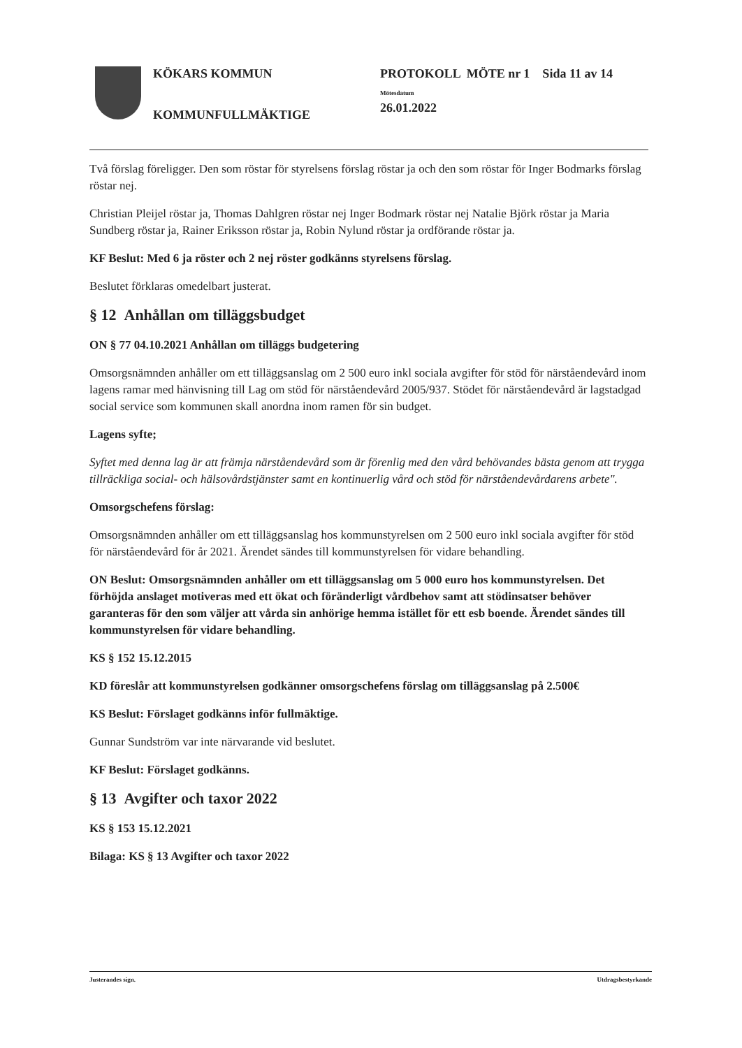KÖKARS KOMMUN
KOMMUNFULLMÄKTIGE
PROTOKOLL MÖTE nr 1 Sida 11 av 14
Mötesdatum
26.01.2022
Två förslag föreligger. Den som röstar för styrelsens förslag röstar ja och den som röstar för Inger Bodmarks förslag röstar nej.
Christian Pleijel röstar ja, Thomas Dahlgren röstar nej Inger Bodmark röstar nej Natalie Björk röstar ja Maria Sundberg röstar ja, Rainer Eriksson röstar ja, Robin Nylund röstar ja ordförande röstar ja.
KF Beslut: Med 6 ja röster och 2 nej röster godkänns styrelsens förslag.
Beslutet förklaras omedelbart justerat.
§ 12 Anhållan om tilläggsbudget
ON § 77 04.10.2021 Anhållan om tilläggs budgetering
Omsorgsnämnden anhåller om ett tilläggsanslag om 2 500 euro inkl sociala avgifter för stöd för närståendevård inom lagens ramar med hänvisning till Lag om stöd för närståendevård 2005/937. Stödet för närståendevård är lagstadgad social service som kommunen skall anordna inom ramen för sin budget.
Lagens syfte;
Syftet med denna lag är att främja närståendevård som är förenlig med den vård behövandes bästa genom att trygga tillräckliga social- och hälsovårdstjänster samt en kontinuerlig vård och stöd för närståendevårdarens arbete".
Omsorgschefens förslag:
Omsorgsnämnden anhåller om ett tilläggsanslag hos kommunstyrelsen om 2 500 euro inkl sociala avgifter för stöd för närståendevård för år 2021. Ärendet sändes till kommunstyrelsen för vidare behandling.
ON Beslut: Omsorgsnämnden anhåller om ett tilläggsanslag om 5 000 euro hos kommunstyrelsen. Det förhöjda anslaget motiveras med ett ökat och föränderligt vårdbehov samt att stödinsatser behöver garanteras för den som väljer att vårda sin anhörige hemma istället för ett esb boende. Ärendet sändes till kommunstyrelsen för vidare behandling.
KS § 152 15.12.2015
KD föreslår att kommunstyrelsen godkänner omsorgschefens förslag om tilläggsanslag på 2.500€
KS Beslut: Förslaget godkänns inför fullmäktige.
Gunnar Sundström var inte närvarande vid beslutet.
KF Beslut: Förslaget godkänns.
§ 13 Avgifter och taxor 2022
KS § 153 15.12.2021
Bilaga: KS § 13 Avgifter och taxor 2022
Justerandes sign. Utdragsbestyrkande